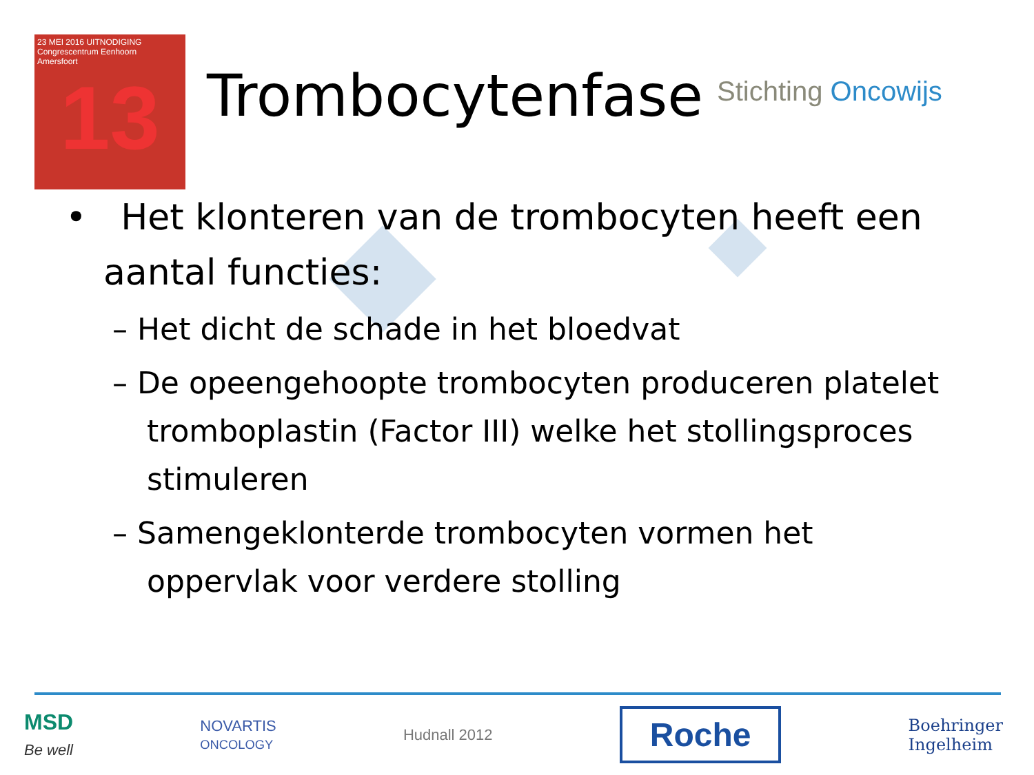23 MEI 2016 UITNODIGING
Congrescentrum Eenhoorn
Amersfoort
13
Trombocytenfase Stichting Oncowijs
• Het klonteren van de trombocyten heeft een aantal functies:
– Het dicht de schade in het bloedvat
– De opeengehoopte trombocyten produceren platelet tromboplastin (Factor III) welke het stollingsproces stimuleren
– Samengeklonterde trombocyten vormen het oppervlak voor verdere stolling
MSD
Be well
NOVARTIS
ONCOLOGY
Hudnall 2012
Roche
Boehringer
Ingelheim